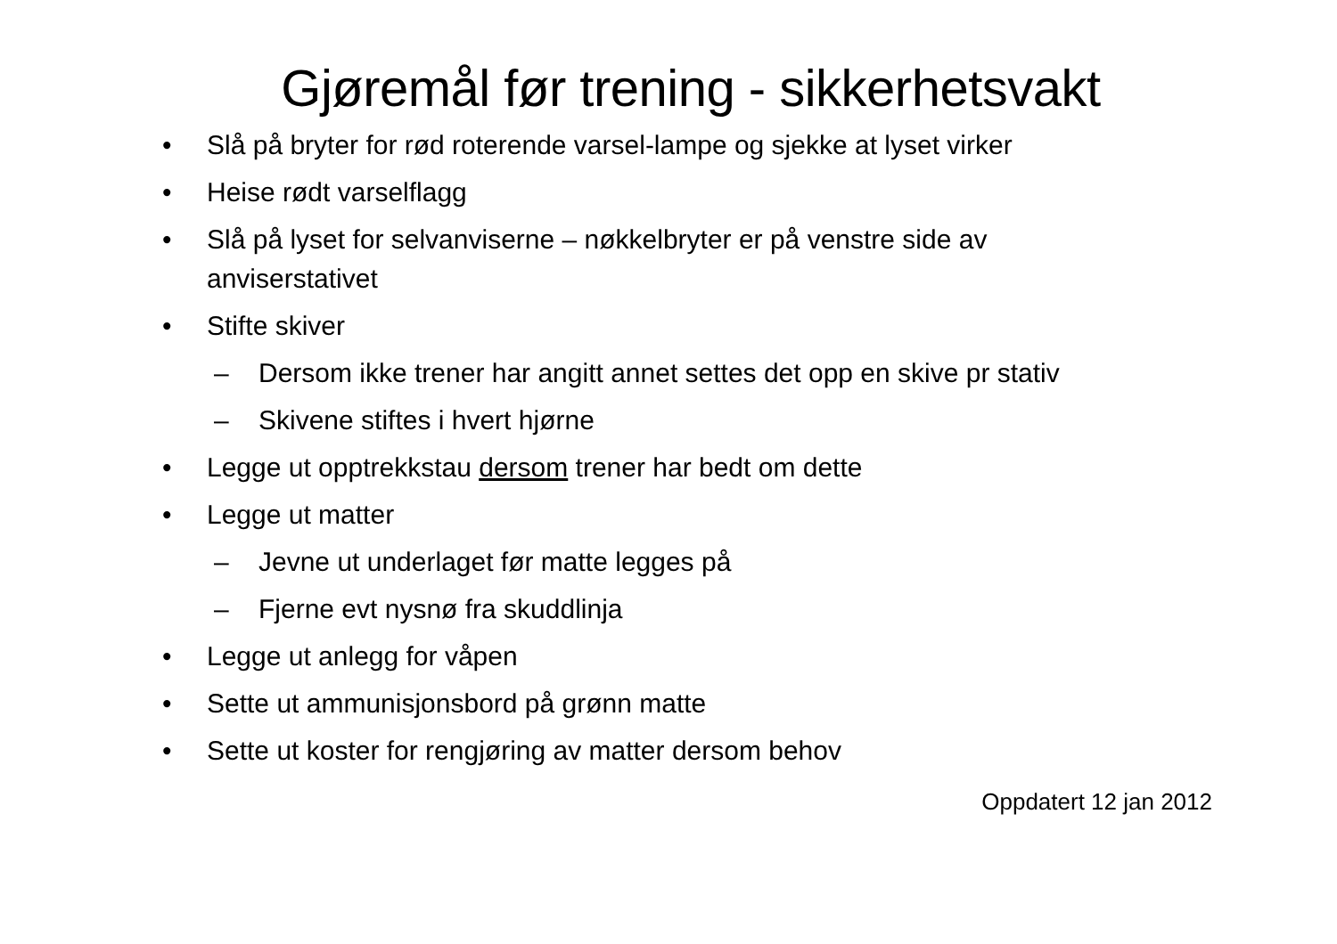Gjøremål før trening - sikkerhetsvakt
• Slå på bryter for rød roterende varsel-lampe og sjekke at lyset virker
• Heise rødt varselflagg
• Slå på lyset for selvanviserne – nøkkelbryter er på venstre side av anviserstativet
• Stifte skiver
– Dersom ikke trener har angitt annet settes det opp en skive pr stativ
– Skivene stiftes i hvert hjørne
• Legge ut opptrekkstau dersom trener har bedt om dette
• Legge ut matter
– Jevne ut underlaget før matte legges på
– Fjerne evt nysnø fra skuddlinja
• Legge ut anlegg for våpen
• Sette ut ammunisjonsbord på grønn matte
• Sette ut koster for rengjøring av matter dersom behov
Oppdatert 12 jan 2012